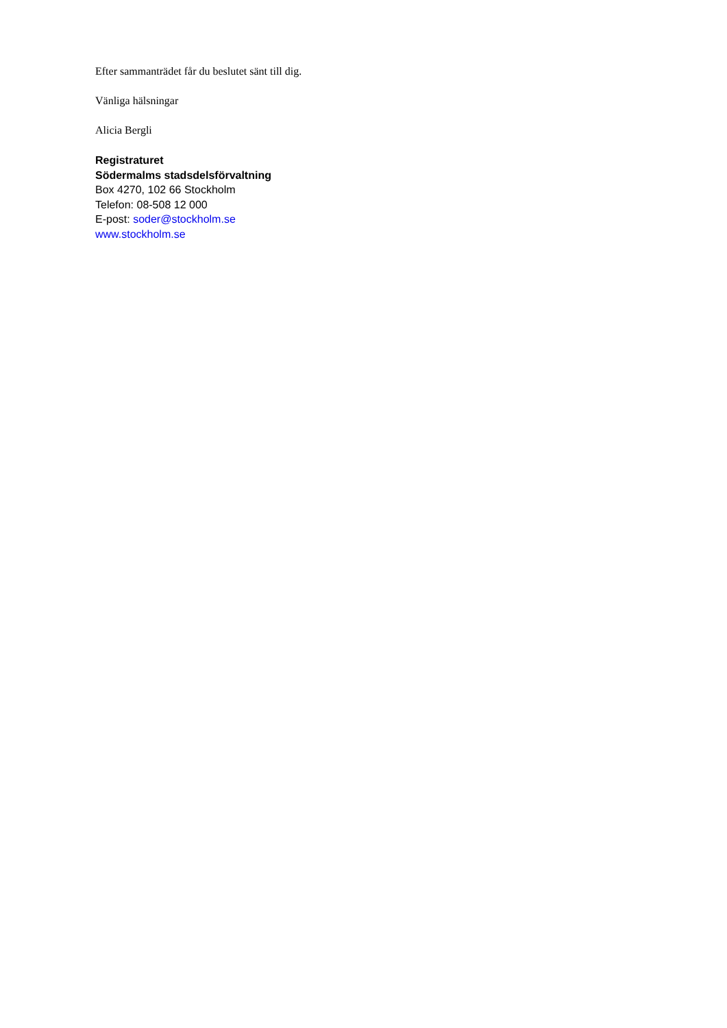Efter sammanträdet får du beslutet sänt till dig.
Vänliga hälsningar
Alicia Bergli
Registraturet
Södermalms stadsdelsförvaltning
Box 4270, 102 66 Stockholm
Telefon: 08-508 12 000
E-post: soder@stockholm.se
www.stockholm.se